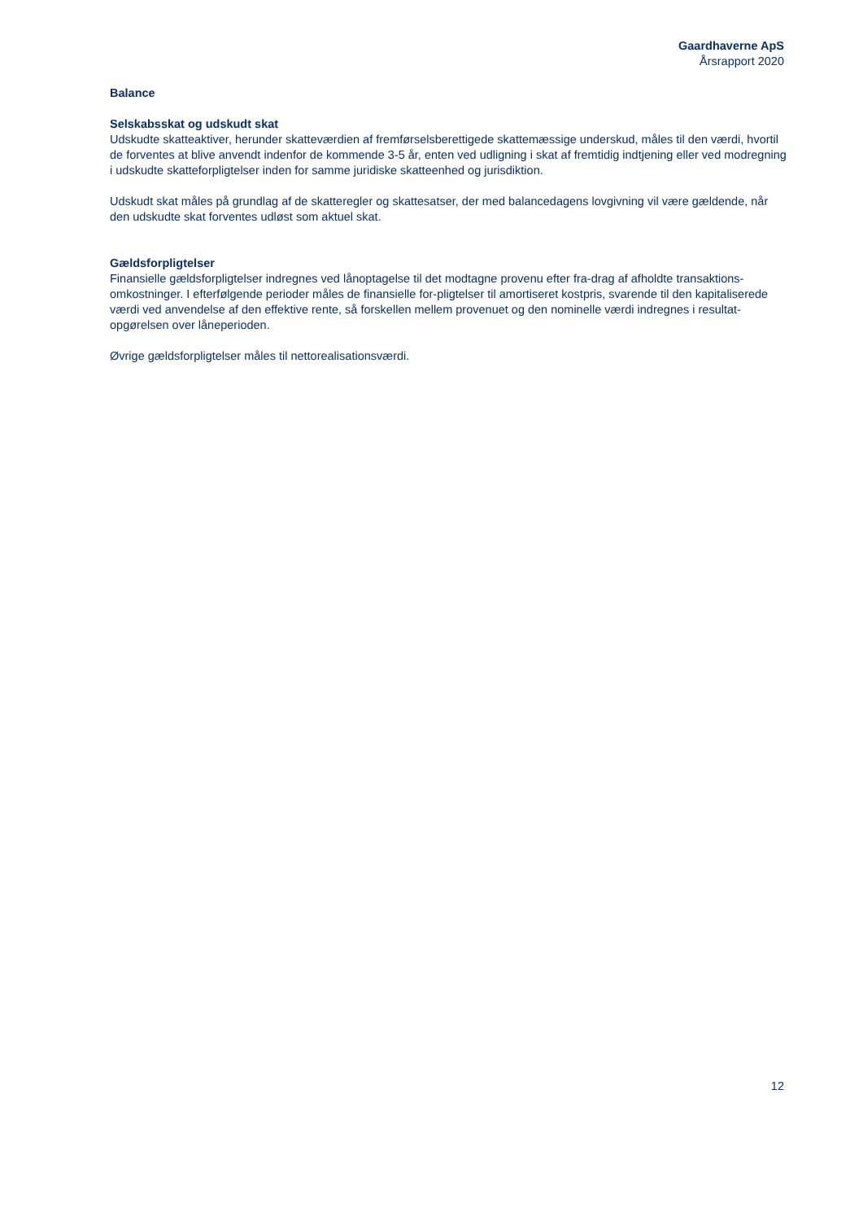Gaardhaverne ApS
Årsrapport 2020
Balance
Selskabsskat og udskudt skat
Udskudte skatteaktiver, herunder skatteværdien af fremførselsberettigede skattemæssige underskud, måles til den værdi, hvortil de forventes at blive anvendt indenfor de kommende 3-5 år, enten ved udligning i skat af fremtidig indtjening eller ved modregning i udskudte skatteforpligtelser inden for samme juridiske skatteenhed og jurisdiktion.
Udskudt skat måles på grundlag af de skatteregler og skattesatser, der med balancedagens lovgivning vil være gældende, når den udskudte skat forventes udløst som aktuel skat.
Gældsforpligtelser
Finansielle gældsforpligtelser indregnes ved lånoptagelse til det modtagne provenu efter fra-drag af afholdte transaktions-omkostninger. I efterfølgende perioder måles de finansielle for-pligtelser til amortiseret kostpris, svarende til den kapitaliserede værdi ved anvendelse af den effektive rente, så forskellen mellem provenuet og den nominelle værdi indregnes i resultat-opgørelsen over låneperioden.
Øvrige gældsforpligtelser måles til nettorealisationsværdi.
12